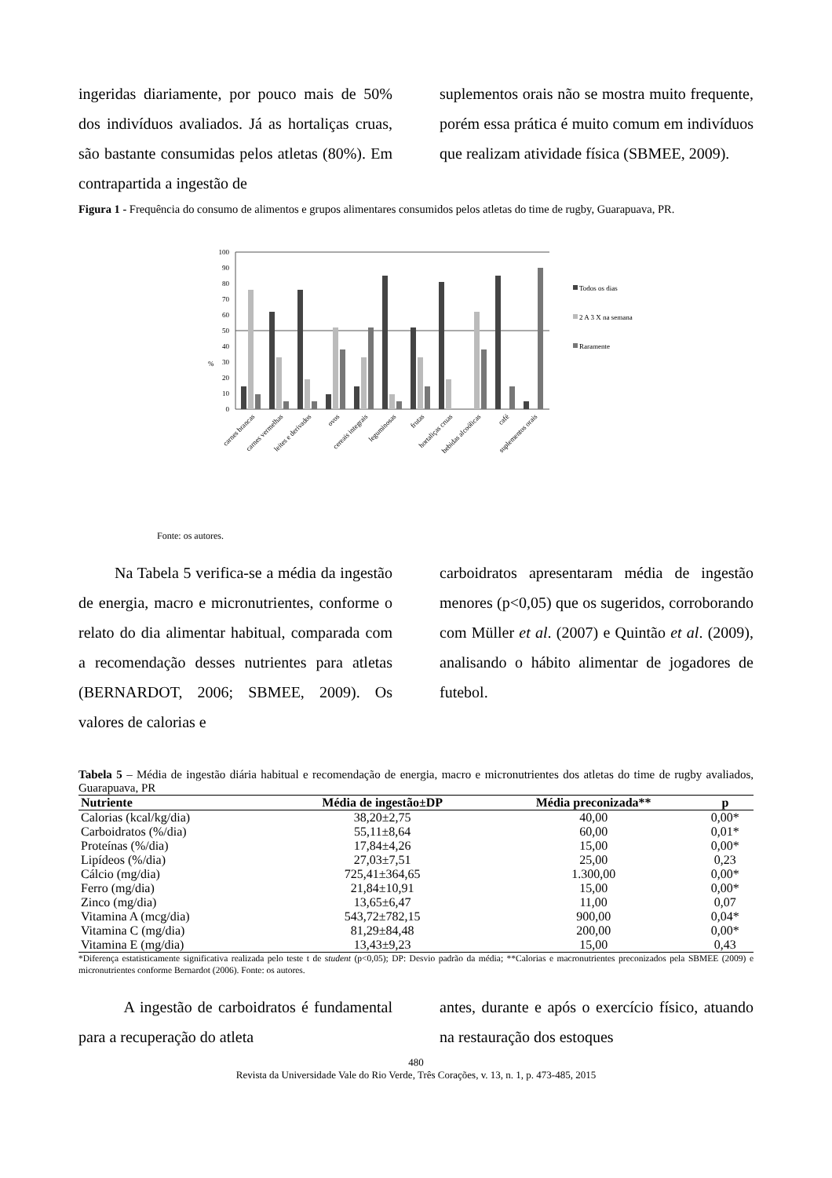ingeridas diariamente, por pouco mais de 50% dos indivíduos avaliados. Já as hortaliças cruas, são bastante consumidas pelos atletas (80%). Em contrapartida a ingestão de
suplementos orais não se mostra muito frequente, porém essa prática é muito comum em indivíduos que realizam atividade física (SBMEE, 2009).
Figura 1 - Frequência do consumo de alimentos e grupos alimentares consumidos pelos atletas do time de rugby, Guarapuava, PR.
%
0
10
20
30
40
50
60
70
80
90
100
carnes brancas
carnes vermelhas
leites e derivados
ovos
cereais integrais
leguminosas
frutas
hortaliças cruas
bebidas alcoólicas
café
suplementos orais
Todos os dias
2 A 3 X na semana
Raramente
Fonte: os autores.
Na Tabela 5 verifica-se a média da ingestão de energia, macro e micronutrientes, conforme o relato do dia alimentar habitual, comparada com a recomendação desses nutrientes para atletas (BERNARDOT, 2006; SBMEE, 2009). Os valores de calorias e
carboidratos apresentaram média de ingestão menores (p<0,05) que os sugeridos, corroborando com Müller et al. (2007) e Quintão et al. (2009), analisando o hábito alimentar de jogadores de futebol.
Tabela 5 – Média de ingestão diária habitual e recomendação de energia, macro e micronutrientes dos atletas do time de rugby avaliados, Guarapuava, PR
| Nutriente | Média de ingestão±DP | Média preconizada** | p |
| --- | --- | --- | --- |
| Calorias (kcal/kg/dia) | 38,20±2,75 | 40,00 | 0,00* |
| Carboidratos (%/dia) | 55,11±8,64 | 60,00 | 0,01* |
| Proteínas (%/dia) | 17,84±4,26 | 15,00 | 0,00* |
| Lipídeos (%/dia) | 27,03±7,51 | 25,00 | 0,23 |
| Cálcio (mg/dia) | 725,41±364,65 | 1.300,00 | 0,00* |
| Ferro (mg/dia) | 21,84±10,91 | 15,00 | 0,00* |
| Zinco (mg/dia) | 13,65±6,47 | 11,00 | 0,07 |
| Vitamina A (mcg/dia) | 543,72±782,15 | 900,00 | 0,04* |
| Vitamina C (mg/dia) | 81,29±84,48 | 200,00 | 0,00* |
| Vitamina E (mg/dia) | 13,43±9,23 | 15,00 | 0,43 |
*Diferença estatisticamente significativa realizada pelo teste t de student (p<0,05); DP: Desvio padrão da média; **Calorias e macronutrientes preconizados pela SBMEE (2009) e micronutrientes conforme Bernardot (2006). Fonte: os autores.
A ingestão de carboidratos é fundamental para a recuperação do atleta
antes, durante e após o exercício físico, atuando na restauração dos estoques
480
Revista da Universidade Vale do Rio Verde, Três Corações, v. 13, n. 1, p. 473-485, 2015